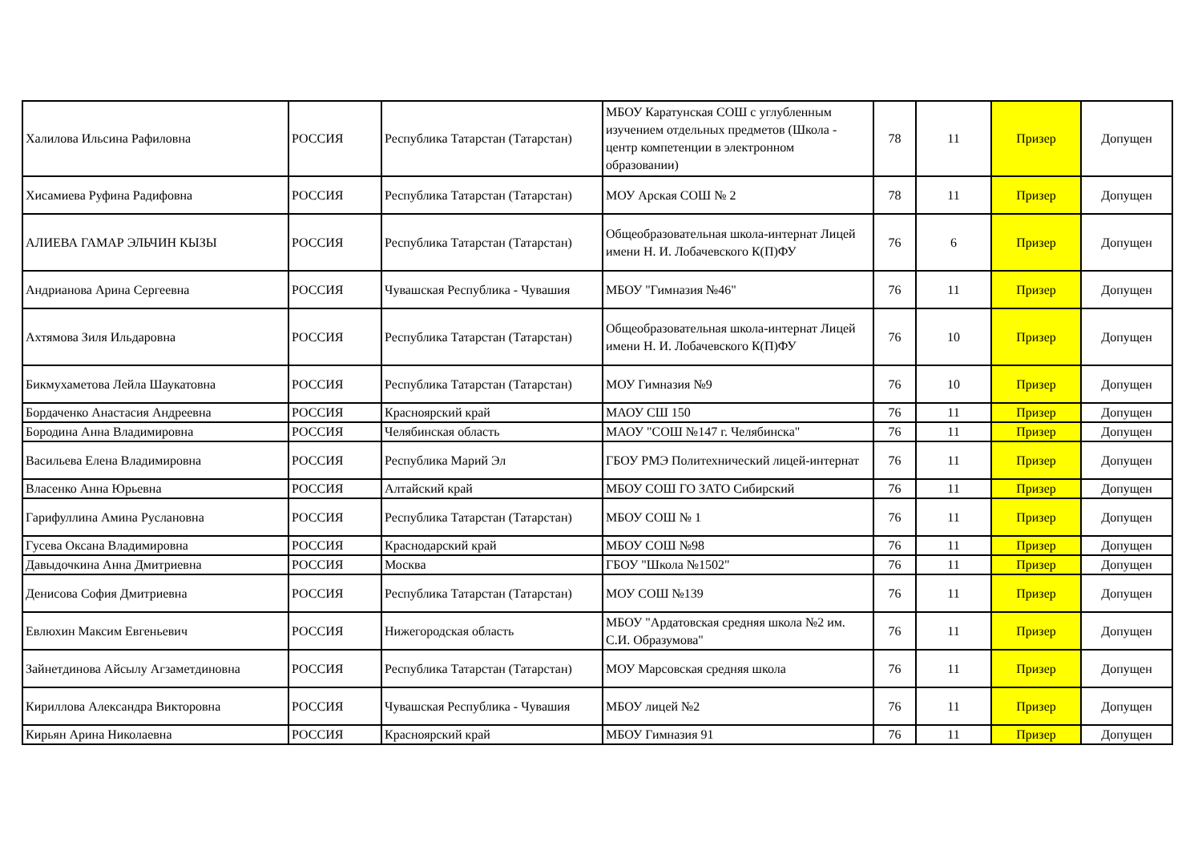| Халилова Ильсина Рафиловна | РОССИЯ | Республика Татарстан (Татарстан) | МБОУ Каратунская СОШ с углубленным изучением отдельных предметов (Школа - центр компетенции в электронном образовании) | 78 | 11 | Призер | Допущен |
| Хисамиева Руфина Радифовна | РОССИЯ | Республика Татарстан (Татарстан) | МОУ Арская СОШ № 2 | 78 | 11 | Призер | Допущен |
| АЛИЕВА ГАМАР ЭЛЬЧИН КЫЗЫ | РОССИЯ | Республика Татарстан (Татарстан) | Общеобразовательная школа-интернат Лицей имени Н. И. Лобачевского К(П)ФУ | 76 | 6 | Призер | Допущен |
| Андрианова Арина Сергеевна | РОССИЯ | Чувашская Республика - Чувашия | МБОУ "Гимназия №46" | 76 | 11 | Призер | Допущен |
| Ахтямова Зиля Ильдаровна | РОССИЯ | Республика Татарстан (Татарстан) | Общеобразовательная школа-интернат Лицей имени Н. И. Лобачевского К(П)ФУ | 76 | 10 | Призер | Допущен |
| Бикмухаметова Лейла Шаукатовна | РОССИЯ | Республика Татарстан (Татарстан) | МОУ Гимназия №9 | 76 | 10 | Призер | Допущен |
| Бордаченко Анастасия Андреевна | РОССИЯ | Красноярский край | МАОУ СШ 150 | 76 | 11 | Призер | Допущен |
| Бородина Анна Владимировна | РОССИЯ | Челябинская область | МАОУ "СОШ №147 г. Челябинска" | 76 | 11 | Призер | Допущен |
| Васильева Елена Владимировна | РОССИЯ | Республика Марий Эл | ГБОУ РМЭ Политехнический лицей-интернат | 76 | 11 | Призер | Допущен |
| Власенко Анна Юрьевна | РОССИЯ | Алтайский край | МБОУ СОШ ГО ЗАТО Сибирский | 76 | 11 | Призер | Допущен |
| Гарифуллина Амина Руслановна | РОССИЯ | Республика Татарстан (Татарстан) | МБОУ СОШ № 1 | 76 | 11 | Призер | Допущен |
| Гусева Оксана Владимировна | РОССИЯ | Краснодарский край | МБОУ СОШ №98 | 76 | 11 | Призер | Допущен |
| Давыдочкина Анна Дмитриевна | РОССИЯ | Москва | ГБОУ "Школа №1502" | 76 | 11 | Призер | Допущен |
| Денисова София Дмитриевна | РОССИЯ | Республика Татарстан (Татарстан) | МОУ СОШ №139 | 76 | 11 | Призер | Допущен |
| Евлюхин Максим Евгеньевич | РОССИЯ | Нижегородская область | МБОУ "Ардатовская средняя школа №2 им. С.И. Образумова" | 76 | 11 | Призер | Допущен |
| Зайнетдинова Айсылу Агзаметдиновна | РОССИЯ | Республика Татарстан (Татарстан) | МОУ Марсовская средняя школа | 76 | 11 | Призер | Допущен |
| Кириллова Александра Викторовна | РОССИЯ | Чувашская Республика - Чувашия | МБОУ лицей №2 | 76 | 11 | Призер | Допущен |
| Кирьян Арина Николаевна | РОССИЯ | Красноярский край | МБОУ Гимназия 91 | 76 | 11 | Призер | Допущен |